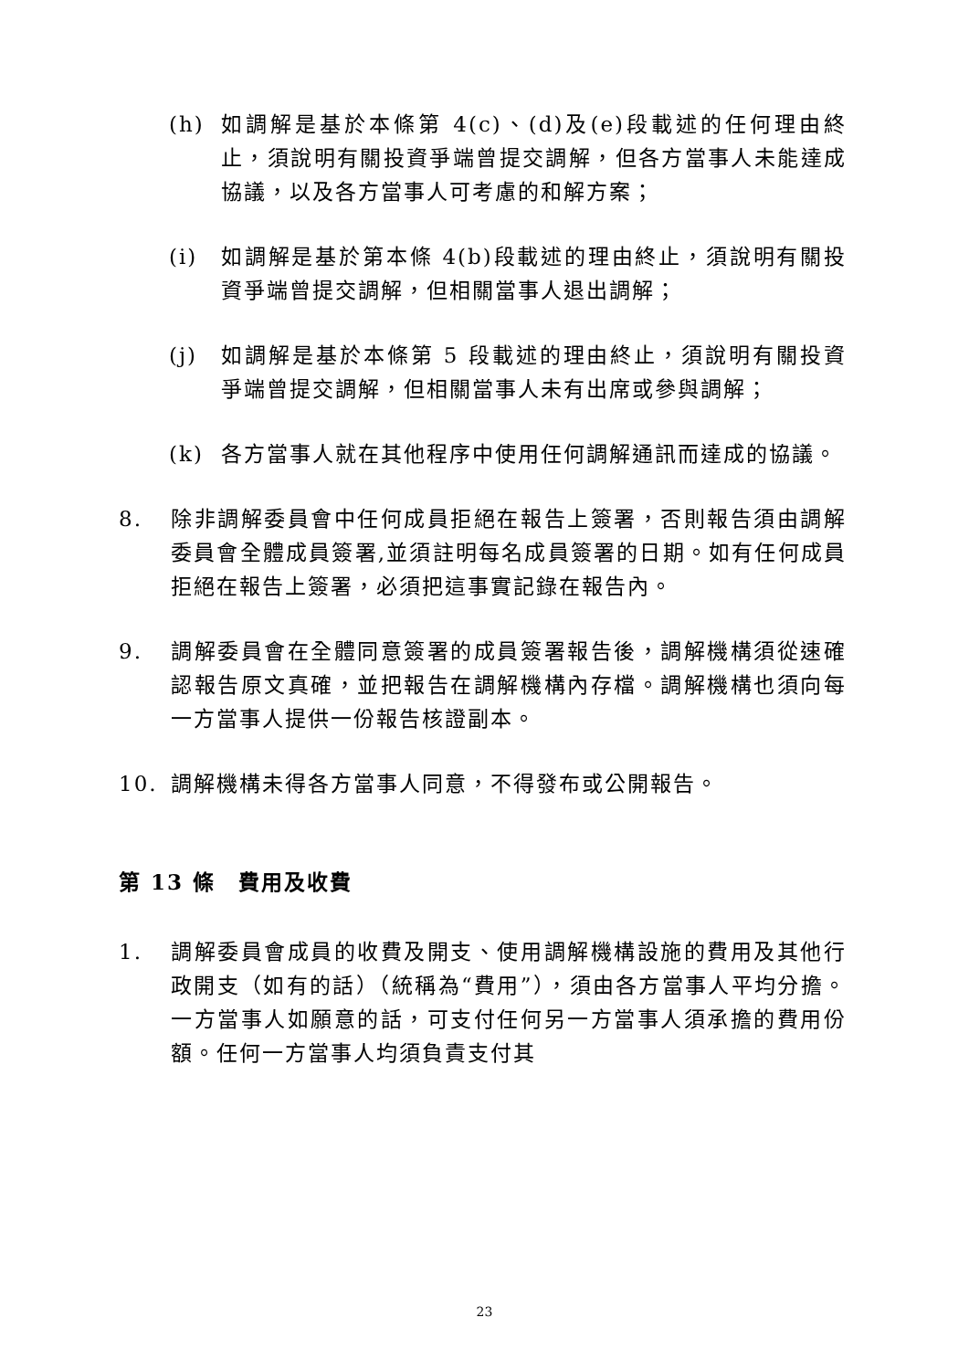(h) 如調解是基於本條第 4(c)、(d)及(e)段載述的任何理由終止，須說明有關投資爭端曾提交調解，但各方當事人未能達成協議，以及各方當事人可考慮的和解方案；
(i) 如調解是基於第本條 4(b)段載述的理由終止，須說明有關投資爭端曾提交調解，但相關當事人退出調解；
(j) 如調解是基於本條第 5 段載述的理由終止，須說明有關投資爭端曾提交調解，但相關當事人未有出席或參與調解；
(k) 各方當事人就在其他程序中使用任何調解通訊而達成的協議。
8. 除非調解委員會中任何成員拒絕在報告上簽署，否則報告須由調解委員會全體成員簽署,並須註明每名成員簽署的日期。如有任何成員拒絕在報告上簽署，必須把這事實記錄在報告內。
9. 調解委員會在全體同意簽署的成員簽署報告後，調解機構須從速確認報告原文真確，並把報告在調解機構內存檔。調解機構也須向每一方當事人提供一份報告核證副本。
10. 調解機構未得各方當事人同意，不得發布或公開報告。
第 13 條　費用及收費
1. 調解委員會成員的收費及開支、使用調解機構設施的費用及其他行政開支（如有的話）（統稱為“費用”），須由各方當事人平均分擔。一方當事人如願意的話，可支付任何另一方當事人須承擔的費用份額。任何一方當事人均須負責支付其
23